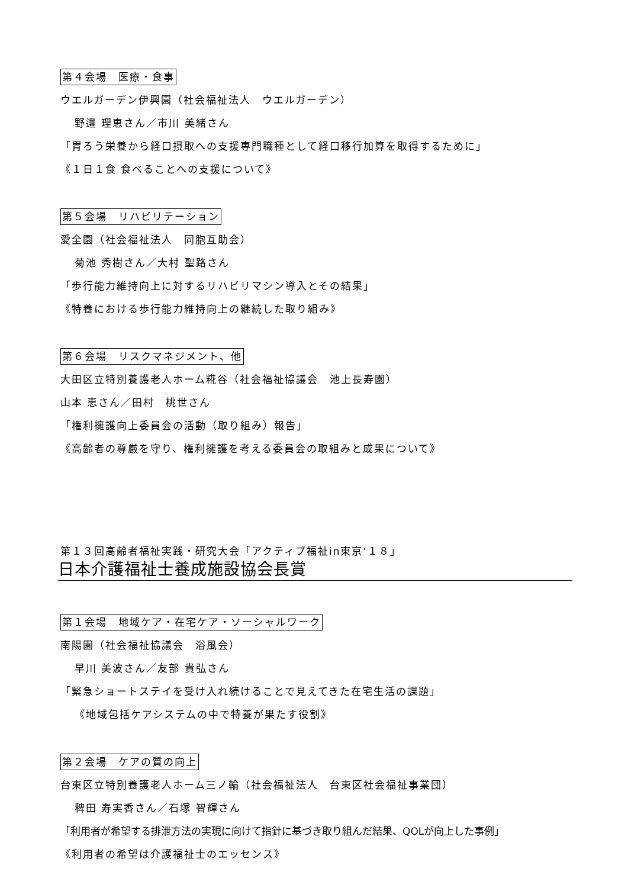第４会場　医療・食事
ウエルガーデン伊興園（社会福祉法人　ウエルガーデン）
野邉 理恵さん／市川 美緒さん
「胃ろう栄養から経口摂取への支援専門職種として経口移行加算を取得するために」
《１日１食 食べることへの支援について》
第５会場　リハビリテーション
愛全園（社会福祉法人　同胞互助会）
菊池 秀樹さん／大村 聖路さん
「歩行能力維持向上に対するリハビリマシン導入とその結果」
《特養における歩行能力維持向上の継続した取り組み》
第６会場　リスクマネジメント、他
大田区立特別養護老人ホーム糀谷（社会福祉協議会　池上長寿園）
山本 恵さん／田村　桃世さん
「権利擁護向上委員会の活動（取り組み）報告」
《高齢者の尊厳を守り、権利擁護を考える委員会の取組みと成果について》
第１３回高齢者福祉実践・研究大会「アクティブ福祉in東京‘１８」
日本介護福祉士養成施設協会長賞
第１会場　地域ケア・在宅ケア・ソーシャルワーク
南陽園（社会福祉協議会　浴風会）
早川 美波さん／友部 貴弘さん
「緊急ショートステイを受け入れ続けることで見えてきた在宅生活の課題」
《地域包括ケアシステムの中で特養が果たす役割》
第２会場　ケアの質の向上
台東区立特別養護老人ホーム三ノ輪（社会福祉法人　台東区社会福祉事業団）
稗田 寿実香さん／石塚 智輝さん
「利用者が希望する排泄方法の実現に向けて指針に基づき取り組んだ結果、QOLが向上した事例」
《利用者の希望は介護福祉士のエッセンス》